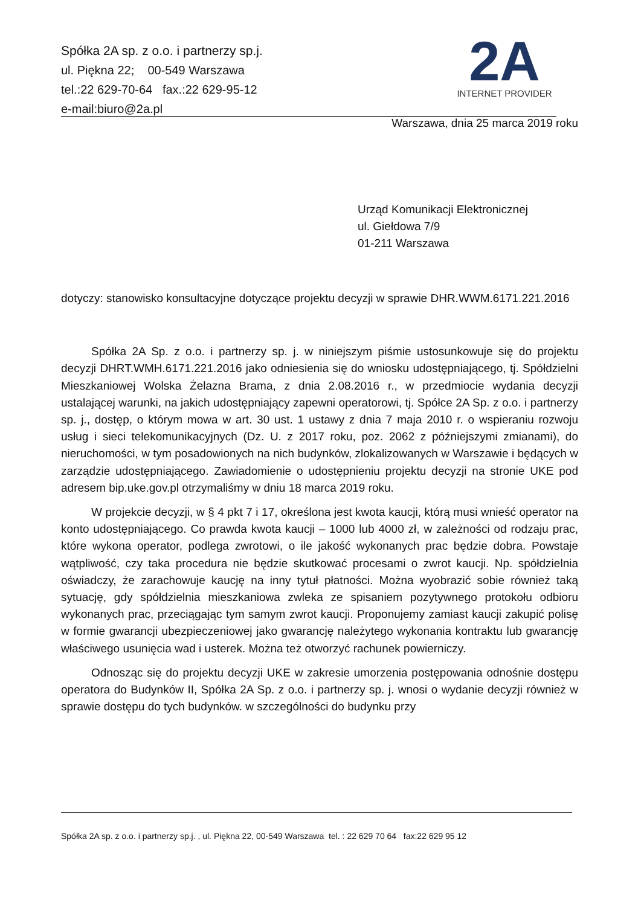Spółka 2A sp. z o.o. i partnerzy sp.j.
ul. Piękna 22; 00-549 Warszawa
tel.:22 629-70-64 fax.:22 629-95-12
e-mail:biuro@2a.pl
2A
INTERNET PROVIDER
Warszawa, dnia 25 marca 2019 roku
Urząd Komunikacji Elektronicznej
ul. Giełdowa 7/9
01-211 Warszawa
dotyczy: stanowisko konsultacyjne dotyczące projektu decyzji w sprawie DHR.WWM.6171.221.2016
Spółka 2A Sp. z o.o. i partnerzy sp. j. w niniejszym piśmie ustosunkowuje się do projektu decyzji DHRT.WMH.6171.221.2016 jako odniesienia się do wniosku udostępniającego, tj. Spółdzielni Mieszkaniowej Wolska Żelazna Brama, z dnia 2.08.2016 r., w przedmiocie wydania decyzji ustalającej warunki, na jakich udostępniający zapewni operatorowi, tj. Spółce 2A Sp. z o.o. i partnerzy sp. j., dostęp, o którym mowa w art. 30 ust. 1 ustawy z dnia 7 maja 2010 r. o wspieraniu rozwoju usług i sieci telekomunikacyjnych (Dz. U. z 2017 roku, poz. 2062 z późniejszymi zmianami), do nieruchomości, w tym posadowionych na nich budynków, zlokalizowanych w Warszawie i będących w zarządzie udostępniającego. Zawiadomienie o udostępnieniu projektu decyzji na stronie UKE pod adresem bip.uke.gov.pl otrzymaliśmy w dniu 18 marca 2019 roku.
W projekcie decyzji, w § 4 pkt 7 i 17, określona jest kwota kaucji, którą musi wnieść operator na konto udostępniającego. Co prawda kwota kaucji – 1000 lub 4000 zł, w zależności od rodzaju prac, które wykona operator, podlega zwrotowi, o ile jakość wykonanych prac będzie dobra. Powstaje wątpliwość, czy taka procedura nie będzie skutkować procesami o zwrot kaucji. Np. spółdzielnia oświadczy, że zarachowuje kaucję na inny tytuł płatności. Można wyobrazić sobie również taką sytuację, gdy spółdzielnia mieszkaniowa zwleka ze spisaniem pozytywnego protokołu odbioru wykonanych prac, przeciągając tym samym zwrot kaucji. Proponujemy zamiast kaucji zakupić polisę w formie gwarancji ubezpieczeniowej jako gwarancję należytego wykonania kontraktu lub gwarancję właściwego usunięcia wad i usterek. Można też otworzyć rachunek powierniczy.
Odnosząc się do projektu decyzji UKE w zakresie umorzenia postępowania odnośnie dostępu operatora do Budynków II, Spółka 2A Sp. z o.o. i partnerzy sp. j. wnosi o wydanie decyzji również w sprawie dostępu do tych budynków. w szczególności do budynku przy
Spółka 2A sp. z o.o. i partnerzy sp.j. , ul. Piękna 22, 00-549 Warszawa tel. : 22 629 70 64 fax:22 629 95 12